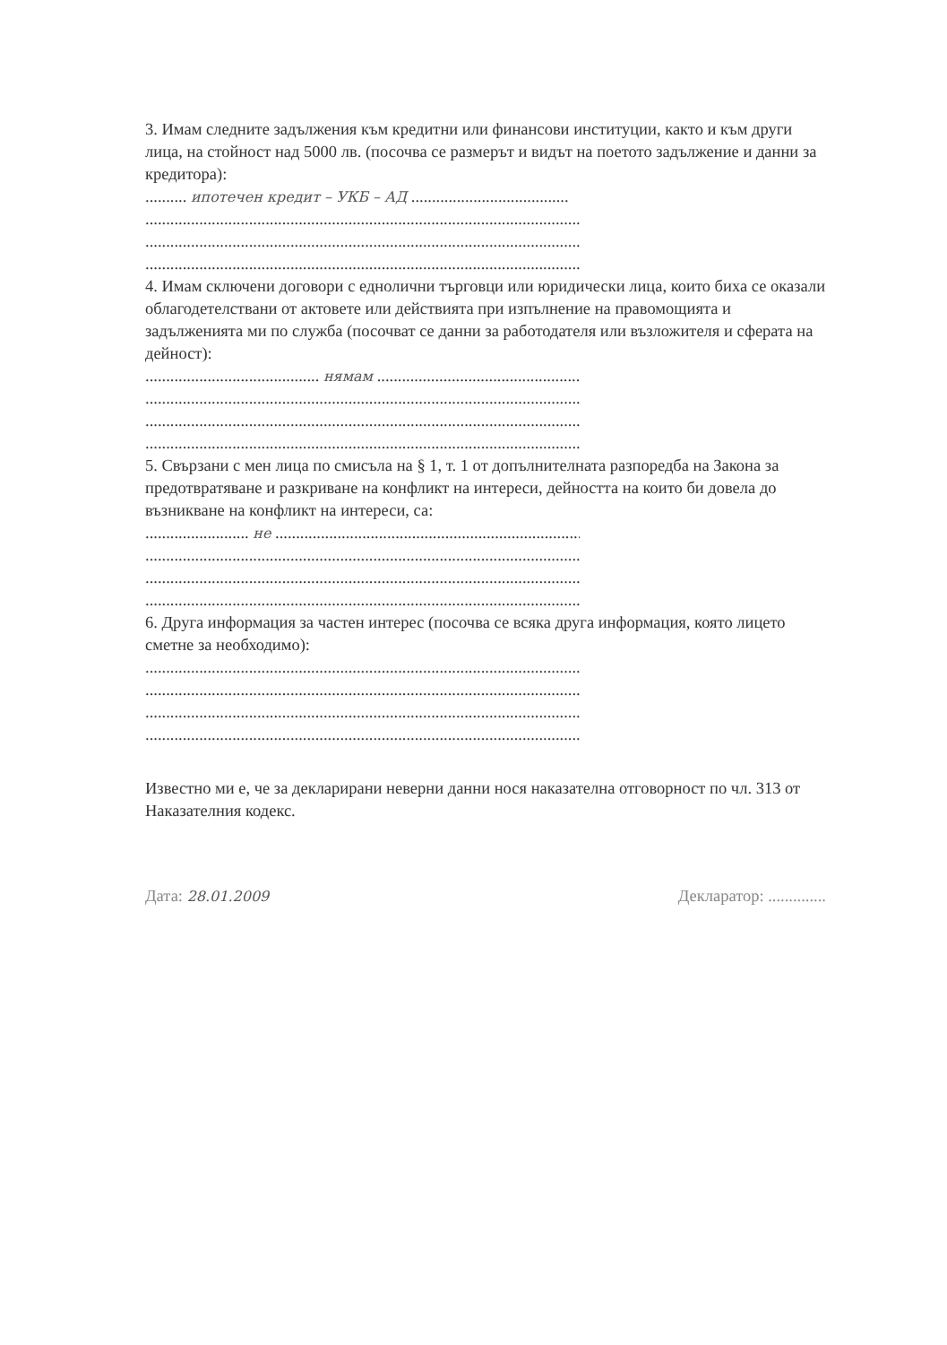3. Имам следните задължения към кредитни или финансови институции, както и към други лица, на стойност над 5000 лв. (посочва се размерът и видът на поетото задължение и данни за кредитора):
.......... ипотечен кредит – УКБ – АД ......................................
.............................................................................................................................
.............................................................................................................................
.............................................................................................................................
4. Имам сключени договори с еднолични търговци или юридически лица, които биха се оказали облагодетелствани от актовете или действията при изпълнение на правомощията и задълженията ми по служба (посочват се данни за работодателя или възложителя и сферата на дейност):
.......................................... нямам ......................................................................
.............................................................................................................................
.............................................................................................................................
.............................................................................................................................
5. Свързани с мен лица по смисъла на § 1, т. 1 от допълнителната разпоредба на Закона за предотвратяване и разкриване на конфликт на интереси, дейността на които би довела до възникване на конфликт на интереси, са:
......................... не ..........................................................................................
.............................................................................................................................
.............................................................................................................................
.............................................................................................................................
6. Друга информация за частен интерес (посочва се всяка друга информация, която лицето сметне за необходимо):
.............................................................................................................................
.............................................................................................................................
.............................................................................................................................
.............................................................................................................................
Известно ми е, че за декларирани неверни данни нося наказателна отговорност по чл. 313 от Наказателния кодекс.
Дата: 28.01.2009 Декларатор: ..............